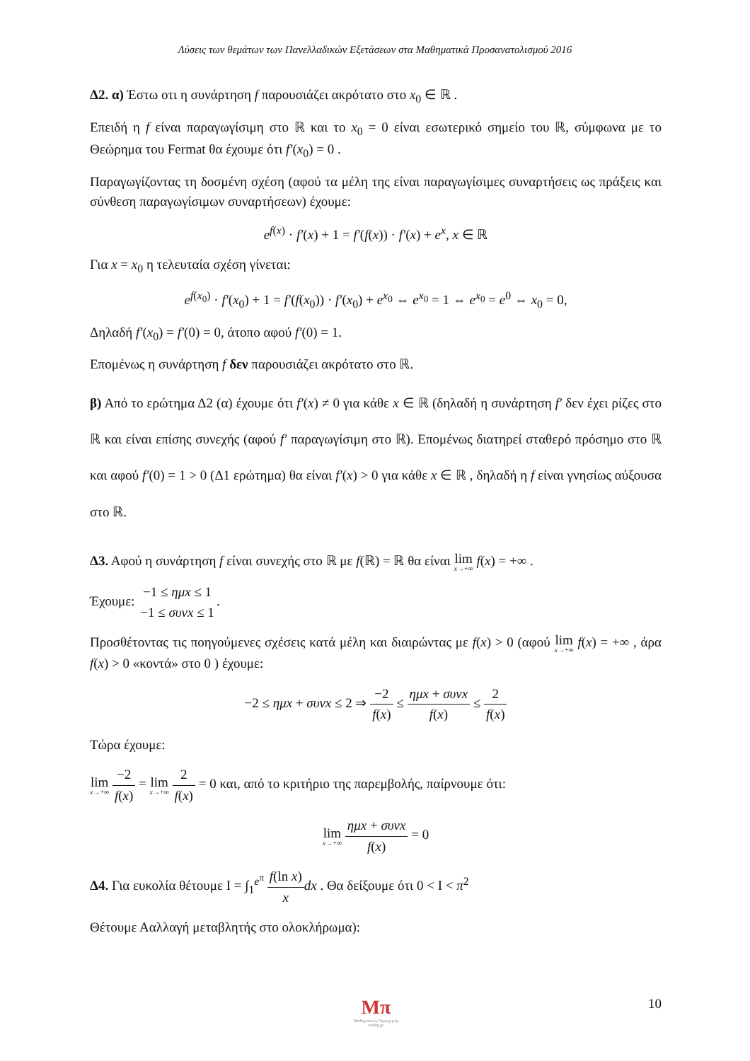Λύσεις των θεμάτων των Πανελλαδικών Εξετάσεων στα Μαθηματικά Προσανατολισμού 2016
Δ2. α) Έστω οτι η συνάρτηση f παρουσιάζει ακρότατο στο x<sub>0</sub> ∈ ℝ .
Επειδή η f είναι παραγωγίσιμη στο ℝ και το x<sub>0</sub> = 0 είναι εσωτερικό σημείο του ℝ, σύμφωνα με το Θεώρημα του Fermat θα έχουμε ότι f′(x<sub>0</sub>) = 0 .
Παραγωγίζοντας τη δοσμένη σχέση (αφού τα μέλη της είναι παραγωγίσιμες συναρτήσεις ως πράξεις και σύνθεση παραγωγίσιμων συναρτήσεων) έχουμε:
e<sup>f(x)</sup> · f′(x) + 1 = f′(f(x)) · f′(x) + e<sup>x</sup>, x ∈ ℝ
Για x = x<sub>0</sub> η τελευταία σχέση γίνεται:
e<sup>f(x<sub>0</sub>)</sup> · f′(x<sub>0</sub>) + 1 = f′(f(x<sub>0</sub>)) · f′(x<sub>0</sub>) + e<sup>x<sub>0</sub></sup> ⇔ e<sup>x<sub>0</sub></sup> = 1 ⇔ e<sup>x<sub>0</sub></sup> = e<sup>0</sup> ⇔ x<sub>0</sub> = 0,
Δηλαδή f′(x<sub>0</sub>) = f′(0) = 0, άτοπο αφού f′(0) = 1.
Επομένως η συνάρτηση f δεν παρουσιάζει ακρότατο στο ℝ.
β) Από το ερώτημα Δ2 (α) έχουμε ότι f′(x) ≠ 0 για κάθε x ∈ ℝ (δηλαδή η συνάρτηση f′ δεν έχει ρίζες στο ℝ και είναι επίσης συνεχής (αφού f′ παραγωγίσιμη στο ℝ). Επομένως διατηρεί σταθερό πρόσημο στο ℝ και αφού f′(0) = 1 > 0 (Δ1 ερώτημα) θα είναι f′(x) > 0 για κάθε x ∈ ℝ , δηλαδή η f είναι γνησίως αύξουσα στο ℝ.
Δ3. Αφού η συνάρτηση f είναι συνεχής στο ℝ με f(ℝ) = ℝ θα είναι lim x→+∞ f(x) = +∞ .
Έχουμε: −1 ≤ ημx ≤ 1 −1 ≤ συνx ≤ 1.
Προσθέτοντας τις ποηγούμενες σχέσεις κατά μέλη και διαιρώντας με f(x) > 0 (αφού lim x→+∞ f(x) = +∞ , άρα f(x) > 0 «κοντά» στο 0 ) έχουμε:
−2 ≤ ημx + συνx ≤ 2 ⇒ −2 f(x) ≤ ημx + συνx f(x) ≤ 2 f(x)
Τώρα έχουμε:
lim x→+∞ −2 f(x) = lim x→+∞ 2 f(x) = 0 και, από το κριτήριο της παρεμβολής, παίρνουμε ότι:
lim x→+∞ ημx + συνx f(x) = 0
Δ4. Για ευκολία θέτουμε I = ∫<sub>1</sub><sup>e<sup>π</sup></sup> f(ln x) x dx . Θα δείξουμε ότι 0 < I < π<sup>2</sup>
Θέτουμε Ααλλαγή μεταβλητής στο ολοκλήρωμα):
Mπ
Μαθηματικός Περιηγητής
mathp.gr
10